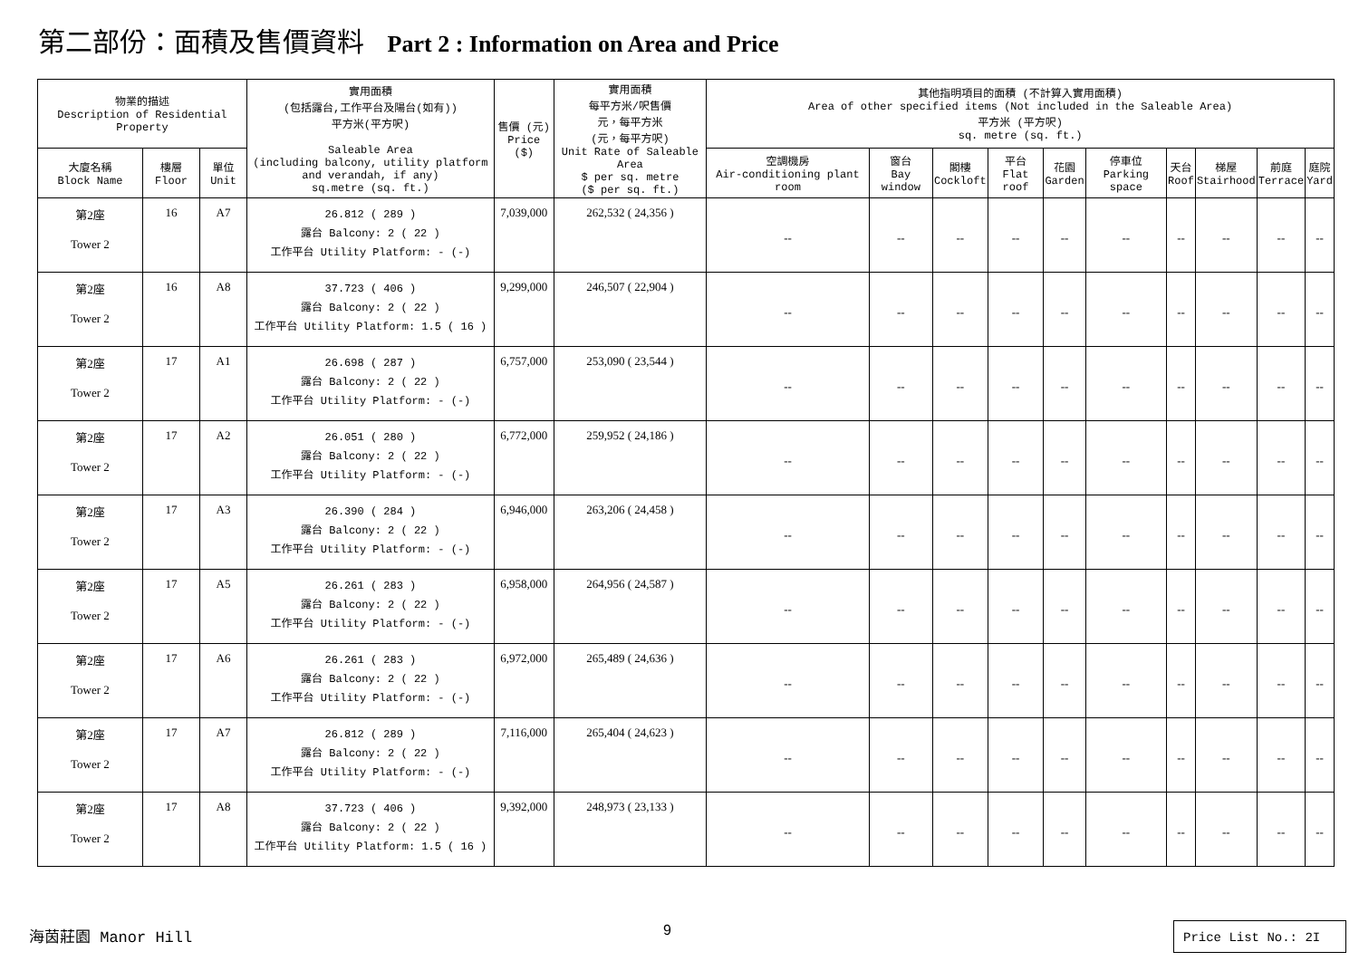第二部份：面積及售價資料 Part 2 : Information on Area and Price
| 物業的描述 Description of Residential Property | | | 實用面積 (包括露台,工作平台及陽台(如有)) 平方米(平方呎) Saleable Area (including balcony, utility platform and verandah, if any) sq.metre (sq. ft.) | 售價 (元) Price ($) | 實用面積 每平方米/呎售價 元，每平方米 (元，每平方呎) Unit Rate of Saleable Area $ per sq. metre ($ per sq. ft.) | 其他指明項目的面積 (不計算入實用面積) Area of other specified items (Not included in the Saleable Area) 平方米 (平方呎) sq. metre (sq. ft.) | | | | | | | | | |
| --- | --- | --- | --- | --- | --- | --- | --- | --- | --- | --- | --- | --- | --- | --- | --- |
| 大廈名稱 Block Name | 樓層 Floor | 單位 Unit | | | | 空調機房 Air-conditioning plant room | 窗台 Bay window | 閣樓 Cockloft | 平台 Flat roof | 花園 Garden | 停車位 Parking space | 天台 Roof | 梯屋 Stairhood | 前庭 Terrace | 庭院 Yard |
| 第2座 Tower 2 | 16 | A7 | 26.812 ( 289 ) 露台 Balcony: 2 ( 22 ) 工作平台 Utility Platform: - (-) | 7,039,000 | 262,532 ( 24,356 ) | -- | -- | -- | -- | -- | -- | -- | -- | -- | -- |
| 第2座 Tower 2 | 16 | A8 | 37.723 ( 406 ) 露台 Balcony: 2 ( 22 ) 工作平台 Utility Platform: 1.5 ( 16 ) | 9,299,000 | 246,507 ( 22,904 ) | -- | -- | -- | -- | -- | -- | -- | -- | -- | -- |
| 第2座 Tower 2 | 17 | A1 | 26.698 ( 287 ) 露台 Balcony: 2 ( 22 ) 工作平台 Utility Platform: - (-) | 6,757,000 | 253,090 ( 23,544 ) | -- | -- | -- | -- | -- | -- | -- | -- | -- | -- |
| 第2座 Tower 2 | 17 | A2 | 26.051 ( 280 ) 露台 Balcony: 2 ( 22 ) 工作平台 Utility Platform: - (-) | 6,772,000 | 259,952 ( 24,186 ) | -- | -- | -- | -- | -- | -- | -- | -- | -- | -- |
| 第2座 Tower 2 | 17 | A3 | 26.390 ( 284 ) 露台 Balcony: 2 ( 22 ) 工作平台 Utility Platform: - (-) | 6,946,000 | 263,206 ( 24,458 ) | -- | -- | -- | -- | -- | -- | -- | -- | -- | -- |
| 第2座 Tower 2 | 17 | A5 | 26.261 ( 283 ) 露台 Balcony: 2 ( 22 ) 工作平台 Utility Platform: - (-) | 6,958,000 | 264,956 ( 24,587 ) | -- | -- | -- | -- | -- | -- | -- | -- | -- | -- |
| 第2座 Tower 2 | 17 | A6 | 26.261 ( 283 ) 露台 Balcony: 2 ( 22 ) 工作平台 Utility Platform: - (-) | 6,972,000 | 265,489 ( 24,636 ) | -- | -- | -- | -- | -- | -- | -- | -- | -- | -- |
| 第2座 Tower 2 | 17 | A7 | 26.812 ( 289 ) 露台 Balcony: 2 ( 22 ) 工作平台 Utility Platform: - (-) | 7,116,000 | 265,404 ( 24,623 ) | -- | -- | -- | -- | -- | -- | -- | -- | -- | -- |
| 第2座 Tower 2 | 17 | A8 | 37.723 ( 406 ) 露台 Balcony: 2 ( 22 ) 工作平台 Utility Platform: 1.5 ( 16 ) | 9,392,000 | 248,973 ( 23,133 ) | -- | -- | -- | -- | -- | -- | -- | -- | -- | -- |
海茵莊園 Manor Hill 9 Price List No.: 2I